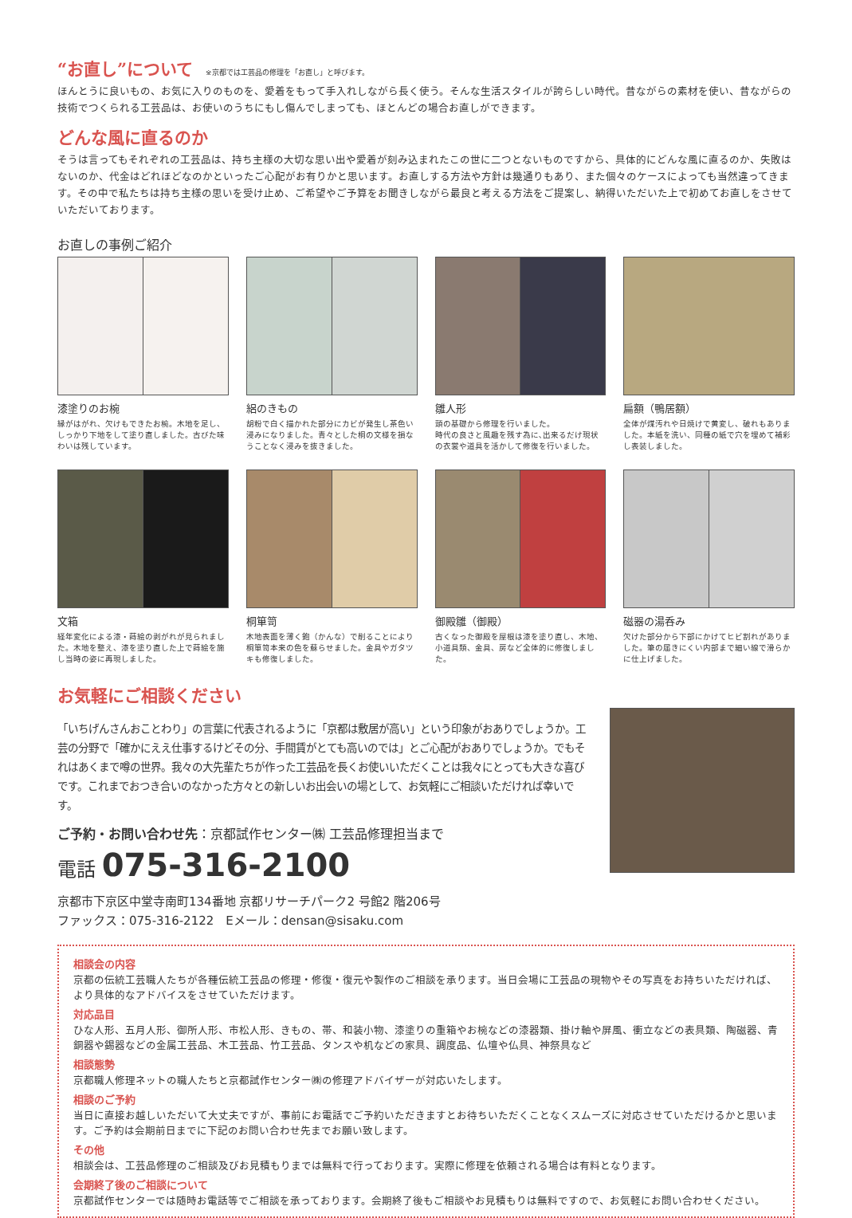“お直し”について ※京都では工芸品の修理を「お直し」と呼びます。
ほんとうに良いもの、お気に入りのものを、愛着をもって手入れしながら長く使う。そんな生活スタイルが誇らしい時代。昔ながらの素材を使い、昔ながらの技術でつくられる工芸品は、お使いのうちにもし傷んでしまっても、ほとんどの場合お直しができます。
どんな風に直るのか
そうは言ってもそれぞれの工芸品は、持ち主様の大切な思い出や愛着が刻み込まれたこの世に二つとないものですから、具体的にどんな風に直るのか、失敗はないのか、代金はどれほどなのかといったご心配がお有りかと思います。お直しする方法や方針は幾通りもあり、また個々のケースによっても当然違ってきます。その中で私たちは持ち主様の思いを受け止め、ご希望やご予算をお聞きしながら最良と考える方法をご提案し、納得いただいた上で初めてお直しをさせていただいております。
お直しの事例ご紹介
漆塗りのお椀
縁がはがれ、欠けもできたお椀。木地を足し、しっかり下地をして塗り直しました。古びた味わいは残しています。
絽のきもの
胡粉で白く描かれた部分にカビが発生し茶色い浸みになりました。青々とした桐の文様を損なうことなく浸みを抜きました。
雛人形
頭の基礎から修理を行いました。
時代の良さと風趣を残す為に､出来るだけ現状の衣裳や道具を活かして修復を行いました。
扁額（鴨居額）
全体が煤汚れや日焼けで黄変し、破れもありました。本紙を洗い、同種の紙で穴を埋めて補彩し表装しました。
文箱
経年変化による漆・蒔絵の剥がれが見られました。木地を整え、漆を塗り直した上で蒔絵を施し当時の姿に再現しました。
桐箪笥
木地表面を薄く鉋（かんな）で削ることにより桐箪笥本来の色を蘇らせました。金具やガタツキも修復しました。
御殿雛（御殿）
古くなった御殿を屋根は漆を塗り直し、木地、小道具類、金具、房など全体的に修復しました。
磁器の湯呑み
欠けた部分から下部にかけてヒビ割れがありました。筆の届きにくい内部まで細い線で滑らかに仕上げました。
お気軽にご相談ください
「いちげんさんおことわり」の言葉に代表されるように「京都は敷居が高い」という印象がおありでしょうか。工芸の分野で「確かにええ仕事するけどその分、手間賃がとても高いのでは」とご心配がおありでしょうか。でもそれはあくまで噂の世界。我々の大先輩たちが作った工芸品を長くお使いいただくことは我々にとっても大きな喜びです。これまでおつき合いのなかった方々との新しいお出会いの場として、お気軽にご相談いただければ幸いです。
ご予約・お問い合わせ先：京都試作センター㈱ 工芸品修理担当まで
電話 075-316-2100
京都市下京区中堂寺南町134番地 京都リサーチパーク2 号館2 階206号
ファックス：075-316-2122　Eメール：densan@sisaku.com
相談会の内容
京都の伝統工芸職人たちが各種伝統工芸品の修理・修復・復元や製作のご相談を承ります。当日会場に工芸品の現物やその写真をお持ちいただければ、より具体的なアドバイスをさせていただけます。
対応品目
ひな人形、五月人形、御所人形、市松人形、きもの、帯、和装小物、漆塗りの重箱やお椀などの漆器類、掛け軸や屏風、衝立などの表具類、陶磁器、青銅器や錫器などの金属工芸品、木工芸品、竹工芸品、タンスや机などの家具、調度品、仏壇や仏具、神祭具など
相談態勢
京都職人修理ネットの職人たちと京都試作センター㈱の修理アドバイザーが対応いたします。
相談のご予約
当日に直接お越しいただいて大丈夫ですが、事前にお電話でご予約いただきますとお待ちいただくことなくスムーズに対応させていただけるかと思います。ご予約は会期前日までに下記のお問い合わせ先までお願い致します。
その他
相談会は、工芸品修理のご相談及びお見積もりまでは無料で行っております。実際に修理を依頼される場合は有料となります。
会期終了後のご相談について
京都試作センターでは随時お電話等でご相談を承っております。会期終了後もご相談やお見積もりは無料ですので、お気軽にお問い合わせください。